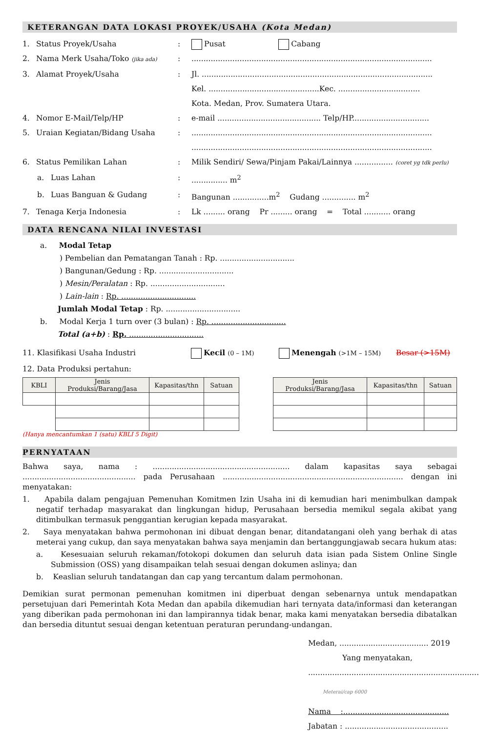KETERANGAN DATA LOKASI PROYEK/USAHA (Kota Medan)
1. Status Proyek/Usaha: Pusat Cabang
2. Nama Merk Usaha/Toko (jika ada):....................................................................................................
3. Alamat Proyek/Usaha: Jl. ................................................................................................
Kel. ..............................................Kec. ..................................
Kota. Medan, Prov. Sumatera Utara.
4. Nomor E-Mail/Telp/HP: e-mail ........................................... Telp/HP................................
5. Uraian Kegiatan/Bidang Usaha:....................................................................................................
....................................................................................................
6. Status Pemilikan Lahan: Milik Sendiri/ Sewa/Pinjam Pakai/Lainnya ................ (coret yg tdk perlu)
a. Luas Lahan:............... m<sup>2</sup>
b. Luas Banguan & Gudang: Bangunan ...............m<sup>2</sup> Gudang .............. m<sup>2</sup>
7. Tenaga Kerja Indonesia: Lk ......... orang Pr ......... orang = Total ........... orang
DATA RENCANA NILAI INVESTASI
a. Modal Tetap
) Pembelian dan Pematangan Tanah : Rp. ...............................
) Bangunan/Gedung : Rp. ...............................
) Mesin/Peralatan : Rp. ...............................
) Lain-lain : Rp. ...............................
Jumlah Modal Tetap : Rp. ...............................
b. Modal Kerja 1 turn over (3 bulan) : Rp. ...............................
Total (a+b) : Rp. ...............................
11. Klasifikasi Usaha Industri Kecil (0 – 1M) Menengah (>1M – 15M) Besar (>15M)
12. Data Produksi pertahun:
| KBLI | Jenis Produksi/Barang/Jasa | Kapasitas/thn | Satuan |
| --- | --- | --- | --- |
| Jenis Produksi/Barang/Jasa | Kapasitas/thn | Satuan |
| --- | --- | --- |
(Hanya mencantumkan 1 (satu) KBLI 5 Digit)
PERNYATAAN
Bahwa saya, nama : ......................................................... dalam kapasitas saya sebagai ............................................... pada Perusahaan ........................................................................... dengan ini menyatakan:
1. Apabila dalam pengajuan Pemenuhan Komitmen Izin Usaha ini di kemudian hari menimbulkan dampak negatif terhadap masyarakat dan lingkungan hidup, Perusahaan bersedia memikul segala akibat yang ditimbulkan termasuk penggantian kerugian kepada masyarakat.
2. Saya menyatakan bahwa permohonan ini dibuat dengan benar, ditandatangani oleh yang berhak di atas meterai yang cukup, dan saya menyatakan bahwa saya menjamin dan bertanggungjawab secara hukum atas:
a. Kesesuaian seluruh rekaman/fotokopi dokumen dan seluruh data isian pada Sistem Online Single Submission (OSS) yang disampaikan telah sesuai dengan dokumen aslinya; dan
b. Keaslian seluruh tandatangan dan cap yang tercantum dalam permohonan.
Demikian surat permonan pemenuhan komitmen ini diperbuat dengan sebenarnya untuk mendapatkan persetujuan dari Pemerintah Kota Medan dan apabila dikemudian hari ternyata data/informasi dan keterangan yang diberikan pada permohonan ini dan lampirannya tidak benar, maka kami menyatakan bersedia dibatalkan dan bersedia dituntut sesuai dengan ketentuan peraturan perundang-undangan.
Medan, ..................................... 2019
Yang menyatakan,
.......................................................................
Meterai/cap 6000
Nama :............................................
Jabatan : ...........................................